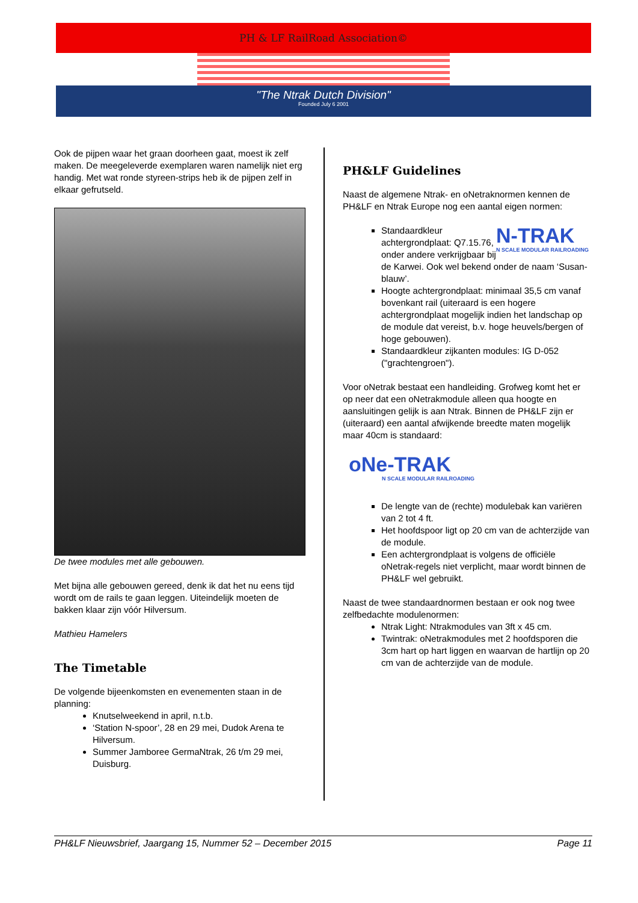PH & LF RailRoad Association©
"The Ntrak Dutch Division"
Founded July 6 2001
Ook de pijpen waar het graan doorheen gaat, moest ik zelf maken. De meegeleverde exemplaren waren namelijk niet erg handig. Met wat ronde styreen-strips heb ik de pijpen zelf in elkaar gefrutseld.
De twee modules met alle gebouwen.
Met bijna alle gebouwen gereed, denk ik dat het nu eens tijd wordt om de rails te gaan leggen. Uiteindelijk moeten de bakken klaar zijn vóór Hilversum.
Mathieu Hamelers
The Timetable
De volgende bijeenkomsten en evenementen staan in de planning:
Knutselweekend in april, n.t.b.
‘Station N-spoor’, 28 en 29 mei, Dudok Arena te Hilversum.
Summer Jamboree GermaNtrak, 26 t/m 29 mei, Duisburg.
PH&LF Guidelines
Naast de algemene Ntrak- en oNetraknormen kennen de PH&LF en Ntrak Europe nog een aantal eigen normen:
N-TRAK
N SCALE MODULAR RAILROADING
Standaardkleur achtergrondplaat: Q7.15.76, onder andere verkrijgbaar bij de Karwei. Ook wel bekend onder de naam ‘Susan-blauw’.
Hoogte achtergrondplaat: minimaal 35,5 cm vanaf bovenkant rail (uiteraard is een hogere achtergrondplaat mogelijk indien het landschap op de module dat vereist, b.v. hoge heuvels/bergen of hoge gebouwen).
Standaardkleur zijkanten modules: IG D-052 ("grachtengroen").
Voor oNetrak bestaat een handleiding. Grofweg komt het er op neer dat een oNetrakmodule alleen qua hoogte en aansluitingen gelijk is aan Ntrak. Binnen de PH&LF zijn er (uiteraard) een aantal afwijkende breedte maten mogelijk maar 40cm is standaard:
oNe-TRAK
N SCALE MODULAR RAILROADING
De lengte van de (rechte) modulebak kan variëren van 2 tot 4 ft.
Het hoofdspoor ligt op 20 cm van de achterzijde van de module.
Een achtergrondplaat is volgens de officiële oNetrak-regels niet verplicht, maar wordt binnen de PH&LF wel gebruikt.
Naast de twee standaardnormen bestaan er ook nog twee zelfbedachte modulenormen:
Ntrak Light: Ntrakmodules van 3ft x 45 cm.
Twintrak: oNetrakmodules met 2 hoofdsporen die 3cm hart op hart liggen en waarvan de hartlijn op 20 cm van de achterzijde van de module.
PH&LF Nieuwsbrief, Jaargang 15, Nummer 52 – December 2015 Page 11